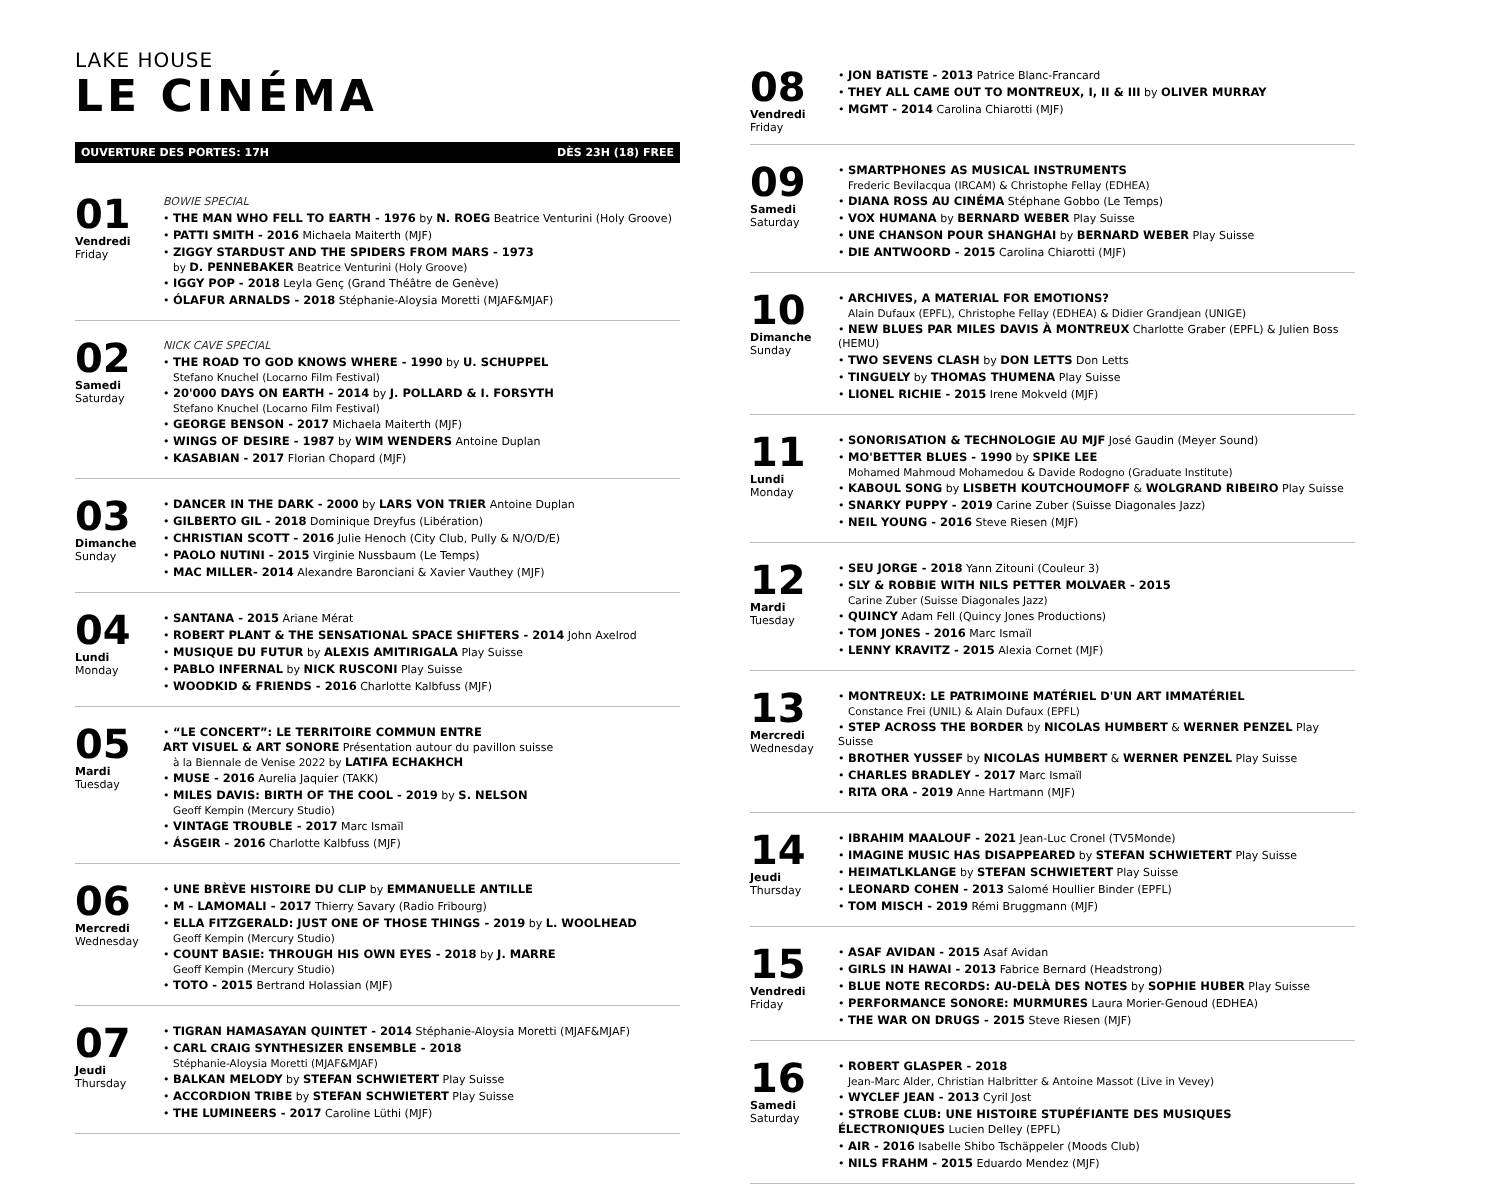LAKE HOUSE
LE CINÉMA
OUVERTURE DES PORTES: 17H DÈS 23H (18) FREE
01
Vendredi
Friday
BOWIE SPECIAL
• THE MAN WHO FELL TO EARTH - 1976 by N. ROEG Beatrice Venturini (Holy Groove)
• PATTI SMITH - 2016 Michaela Maiterth (MJF)
• ZIGGY STARDUST AND THE SPIDERS FROM MARS - 1973
by D. PENNEBAKER Beatrice Venturini (Holy Groove)
• IGGY POP - 2018 Leyla Genç (Grand Théâtre de Genève)
• ÓLAFUR ARNALDS - 2018 Stéphanie-Aloysia Moretti (MJAF&MJAF)
02
Samedi
Saturday
NICK CAVE SPECIAL
• THE ROAD TO GOD KNOWS WHERE - 1990 by U. SCHUPPEL
Stefano Knuchel (Locarno Film Festival)
• 20'000 DAYS ON EARTH - 2014 by J. POLLARD & I. FORSYTH
Stefano Knuchel (Locarno Film Festival)
• GEORGE BENSON - 2017 Michaela Maiterth (MJF)
• WINGS OF DESIRE - 1987 by WIM WENDERS Antoine Duplan
• KASABIAN - 2017 Florian Chopard (MJF)
03
Dimanche
Sunday
• DANCER IN THE DARK - 2000 by LARS VON TRIER Antoine Duplan
• GILBERTO GIL - 2018 Dominique Dreyfus (Libération)
• CHRISTIAN SCOTT - 2016 Julie Henoch (City Club, Pully & N/O/D/E)
• PAOLO NUTINI - 2015 Virginie Nussbaum (Le Temps)
• MAC MILLER- 2014 Alexandre Baronciani & Xavier Vauthey (MJF)
04
Lundi
Monday
• SANTANA - 2015 Ariane Mérat
• ROBERT PLANT & THE SENSATIONAL SPACE SHIFTERS - 2014 John Axelrod
• MUSIQUE DU FUTUR by ALEXIS AMITIRIGALA Play Suisse
• PABLO INFERNAL by NICK RUSCONI Play Suisse
• WOODKID & FRIENDS - 2016 Charlotte Kalbfuss (MJF)
05
Mardi
Tuesday
• “LE CONCERT”: LE TERRITOIRE COMMUN ENTRE
ART VISUEL & ART SONORE Présentation autour du pavillon suisse
à la Biennale de Venise 2022 by LATIFA ECHAKHCH
• MUSE - 2016 Aurelia Jaquier (TAKK)
• MILES DAVIS: BIRTH OF THE COOL - 2019 by S. NELSON
Geoff Kempin (Mercury Studio)
• VINTAGE TROUBLE - 2017 Marc Ismaïl
• ÁSGEIR - 2016 Charlotte Kalbfuss (MJF)
06
Mercredi
Wednesday
• UNE BRÈVE HISTOIRE DU CLIP by EMMANUELLE ANTILLE
• M - LAMOMALI - 2017 Thierry Savary (Radio Fribourg)
• ELLA FITZGERALD: JUST ONE OF THOSE THINGS - 2019 by L. WOOLHEAD
Geoff Kempin (Mercury Studio)
• COUNT BASIE: THROUGH HIS OWN EYES - 2018 by J. MARRE
Geoff Kempin (Mercury Studio)
• TOTO - 2015 Bertrand Holassian (MJF)
07
Jeudi
Thursday
• TIGRAN HAMASAYAN QUINTET - 2014 Stéphanie-Aloysia Moretti (MJAF&MJAF)
• CARL CRAIG SYNTHESIZER ENSEMBLE - 2018
Stéphanie-Aloysia Moretti (MJAF&MJAF)
• BALKAN MELODY by STEFAN SCHWIETERT Play Suisse
• ACCORDION TRIBE by STEFAN SCHWIETERT Play Suisse
• THE LUMINEERS - 2017 Caroline Lüthi (MJF)
08
Vendredi
Friday
• JON BATISTE - 2013 Patrice Blanc-Francard
• THEY ALL CAME OUT TO MONTREUX, I, II & III by OLIVER MURRAY
• MGMT - 2014 Carolina Chiarotti (MJF)
09
Samedi
Saturday
• SMARTPHONES AS MUSICAL INSTRUMENTS
Frederic Bevilacqua (IRCAM) & Christophe Fellay (EDHEA)
• DIANA ROSS AU CINÉMA Stéphane Gobbo (Le Temps)
• VOX HUMANA by BERNARD WEBER Play Suisse
• UNE CHANSON POUR SHANGHAI by BERNARD WEBER Play Suisse
• DIE ANTWOORD - 2015 Carolina Chiarotti (MJF)
10
Dimanche
Sunday
• ARCHIVES, A MATERIAL FOR EMOTIONS?
Alain Dufaux (EPFL), Christophe Fellay (EDHEA) & Didier Grandjean (UNIGE)
• NEW BLUES PAR MILES DAVIS À MONTREUX Charlotte Graber (EPFL) & Julien Boss (HEMU)
• TWO SEVENS CLASH by DON LETTS Don Letts
• TINGUELY by THOMAS THUMENA Play Suisse
• LIONEL RICHIE - 2015 Irene Mokveld (MJF)
11
Lundi
Monday
• SONORISATION & TECHNOLOGIE AU MJF José Gaudin (Meyer Sound)
• MO'BETTER BLUES - 1990 by SPIKE LEE
Mohamed Mahmoud Mohamedou & Davide Rodogno (Graduate Institute)
• KABOUL SONG by LISBETH KOUTCHOUMOFF & WOLGRAND RIBEIRO Play Suisse
• SNARKY PUPPY - 2019 Carine Zuber (Suisse Diagonales Jazz)
• NEIL YOUNG - 2016 Steve Riesen (MJF)
12
Mardi
Tuesday
• SEU JORGE - 2018 Yann Zitouni (Couleur 3)
• SLY & ROBBIE WITH NILS PETTER MOLVAER - 2015
Carine Zuber (Suisse Diagonales Jazz)
• QUINCY Adam Fell (Quincy Jones Productions)
• TOM JONES - 2016 Marc Ismaïl
• LENNY KRAVITZ - 2015 Alexia Cornet (MJF)
13
Mercredi
Wednesday
• MONTREUX: LE PATRIMOINE MATÉRIEL D'UN ART IMMATÉRIEL
Constance Frei (UNIL) & Alain Dufaux (EPFL)
• STEP ACROSS THE BORDER by NICOLAS HUMBERT & WERNER PENZEL Play Suisse
• BROTHER YUSSEF by NICOLAS HUMBERT & WERNER PENZEL Play Suisse
• CHARLES BRADLEY - 2017 Marc Ismaïl
• RITA ORA - 2019 Anne Hartmann (MJF)
14
Jeudi
Thursday
• IBRAHIM MAALOUF - 2021 Jean-Luc Cronel (TV5Monde)
• IMAGINE MUSIC HAS DISAPPEARED by STEFAN SCHWIETERT Play Suisse
• HEIMATLKLANGE by STEFAN SCHWIETERT Play Suisse
• LEONARD COHEN - 2013 Salomé Houllier Binder (EPFL)
• TOM MISCH - 2019 Rémi Bruggmann (MJF)
15
Vendredi
Friday
• ASAF AVIDAN - 2015 Asaf Avidan
• GIRLS IN HAWAI - 2013 Fabrice Bernard (Headstrong)
• BLUE NOTE RECORDS: AU-DELÀ DES NOTES by SOPHIE HUBER Play Suisse
• PERFORMANCE SONORE: MURMURES Laura Morier-Genoud (EDHEA)
• THE WAR ON DRUGS - 2015 Steve Riesen (MJF)
16
Samedi
Saturday
• ROBERT GLASPER - 2018
Jean-Marc Alder, Christian Halbritter & Antoine Massot (Live in Vevey)
• WYCLEF JEAN - 2013 Cyril Jost
• STROBE CLUB: UNE HISTOIRE STUPÉFIANTE DES MUSIQUES
ÉLECTRONIQUES Lucien Delley (EPFL)
• AIR - 2016 Isabelle Shibo Tschäppeler (Moods Club)
• NILS FRAHM - 2015 Eduardo Mendez (MJF)